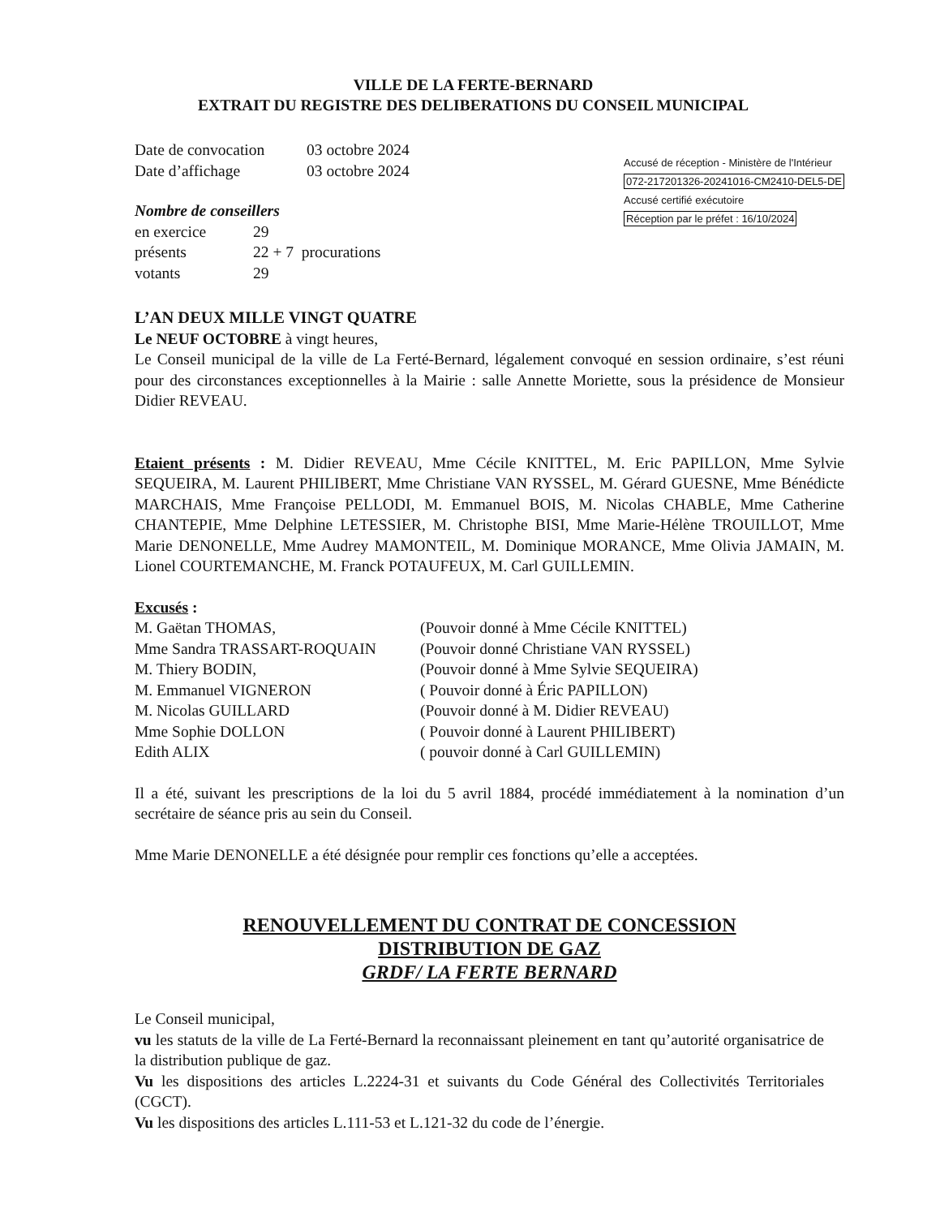VILLE DE LA FERTE-BERNARD
EXTRAIT DU REGISTRE DES DELIBERATIONS DU CONSEIL MUNICIPAL
| Date de convocation | 03 octobre 2024 |
| Date d’affichage | 03 octobre 2024 |
Nombre de conseillers
| en exercice | 29 |
| présents | 22 + 7 procurations |
| votants | 29 |
Accusé de réception - Ministère de l'Intérieur
072-217201326-20241016-CM2410-DEL5-DE
Accusé certifié exécutoire
Réception par le préfet : 16/10/2024
L’AN DEUX MILLE VINGT QUATRE
Le NEUF OCTOBRE à vingt heures,
Le Conseil municipal de la ville de La Ferté-Bernard, légalement convoqué en session ordinaire, s’est réuni pour des circonstances exceptionnelles à la Mairie : salle Annette Moriette, sous la présidence de Monsieur Didier REVEAU.
Etaient présents : M. Didier REVEAU, Mme Cécile KNITTEL, M. Eric PAPILLON, Mme Sylvie SEQUEIRA, M. Laurent PHILIBERT, Mme Christiane VAN RYSSEL, M. Gérard GUESNE, Mme Bénédicte MARCHAIS, Mme Françoise PELLODI, M. Emmanuel BOIS, M. Nicolas CHABLE, Mme Catherine CHANTEPIE, Mme Delphine LETESSIER, M. Christophe BISI, Mme Marie-Hélène TROUILLOT, Mme Marie DENONELLE, Mme Audrey MAMONTEIL, M. Dominique MORANCE, Mme Olivia JAMAIN, M. Lionel COURTEMANCHE, M. Franck POTAUFEUX, M. Carl GUILLEMIN.
Excusés :
| M. Gaëtan THOMAS, | (Pouvoir donné à Mme Cécile KNITTEL) |
| Mme Sandra TRASSART-ROQUAIN | (Pouvoir donné Christiane VAN RYSSEL) |
| M. Thiery BODIN, | (Pouvoir donné à Mme Sylvie SEQUEIRA) |
| M. Emmanuel VIGNERON | ( Pouvoir donné à Éric PAPILLON) |
| M. Nicolas GUILLARD | (Pouvoir donné à M. Didier REVEAU) |
| Mme Sophie DOLLON | ( Pouvoir donné à Laurent PHILIBERT) |
| Edith ALIX | ( pouvoir donné à Carl GUILLEMIN) |
Il a été, suivant les prescriptions de la loi du 5 avril 1884, procédé immédiatement à la nomination d’un secrétaire de séance pris au sein du Conseil.
Mme Marie DENONELLE a été désignée pour remplir ces fonctions qu’elle a acceptées.
RENOUVELLEMENT DU CONTRAT DE CONCESSION
DISTRIBUTION DE GAZ
GRDF/ LA FERTE BERNARD
Le Conseil municipal,
vu les statuts de la ville de La Ferté-Bernard la reconnaissant pleinement en tant qu’autorité organisatrice de la distribution publique de gaz.
Vu les dispositions des articles L.2224-31 et suivants du Code Général des Collectivités Territoriales (CGCT).
Vu les dispositions des articles L.111-53 et L.121-32 du code de l’énergie.